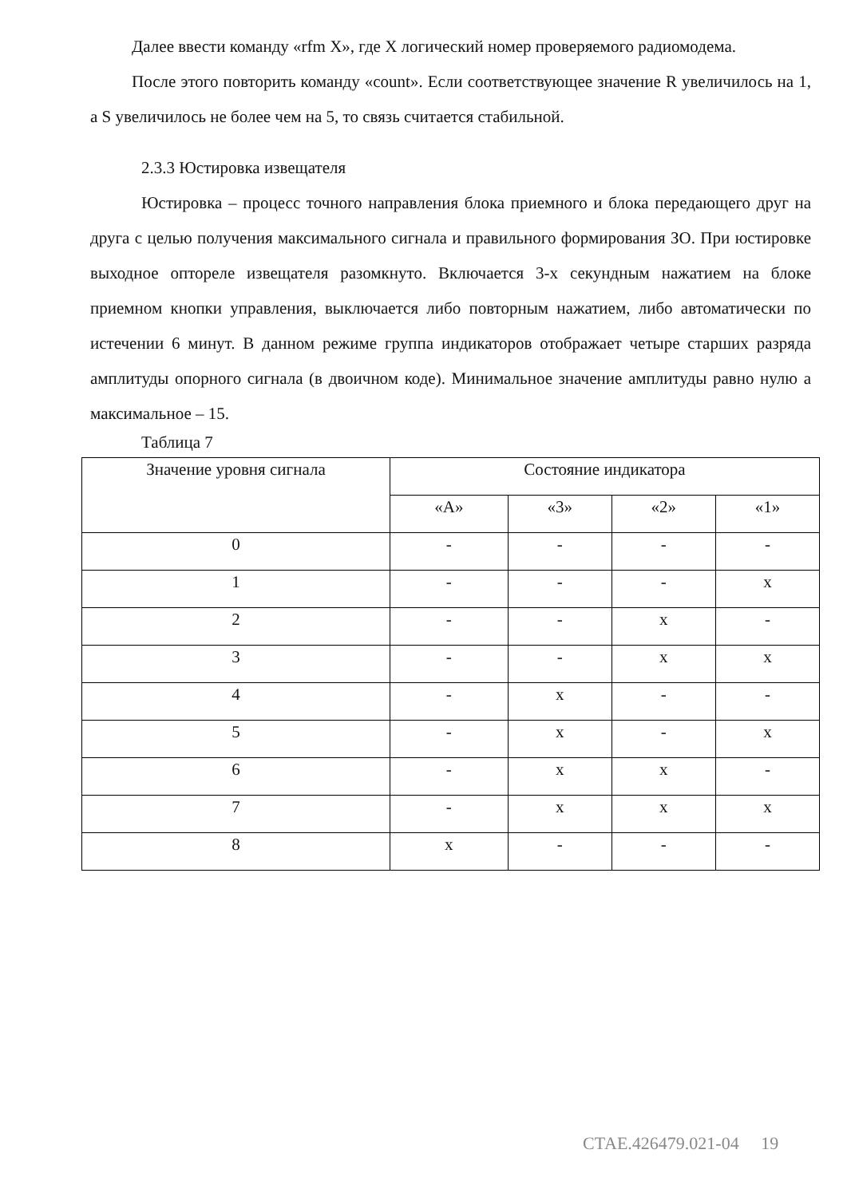Далее ввести команду «rfm X», где X логический номер проверяемого радиомодема.
После этого повторить команду «count». Если соответствующее значение R увеличилось на 1, а S увеличилось не более чем на 5, то связь считается стабильной.
2.3.3 Юстировка извещателя
Юстировка – процесс точного направления блока приемного и блока передающего друг на друга с целью получения максимального сигнала и правильного формирования ЗО. При юстировке выходное опторeле извещателя разомкнуто. Включается 3-х секундным нажатием на блоке приемном кнопки управления, выключается либо повторным нажатием, либо автоматически по истечении 6 минут. В данном режиме группа индикаторов отображает четыре старших разряда амплитуды опорного сигнала (в двоичном коде). Минимальное значение амплитуды равно нулю а максимальное – 15.
Таблица 7
| Значение уровня сигнала | Состояние индикатора | | | |
| | «А» | «3» | «2» | «1» |
| 0 | - | - | - | - |
| 1 | - | - | - | x |
| 2 | - | - | x | - |
| 3 | - | - | x | x |
| 4 | - | x | - | - |
| 5 | - | x | - | x |
| 6 | - | x | x | - |
| 7 | - | x | x | x |
| 8 | x | - | - | - |
СТАЕ.426479.021-04 19